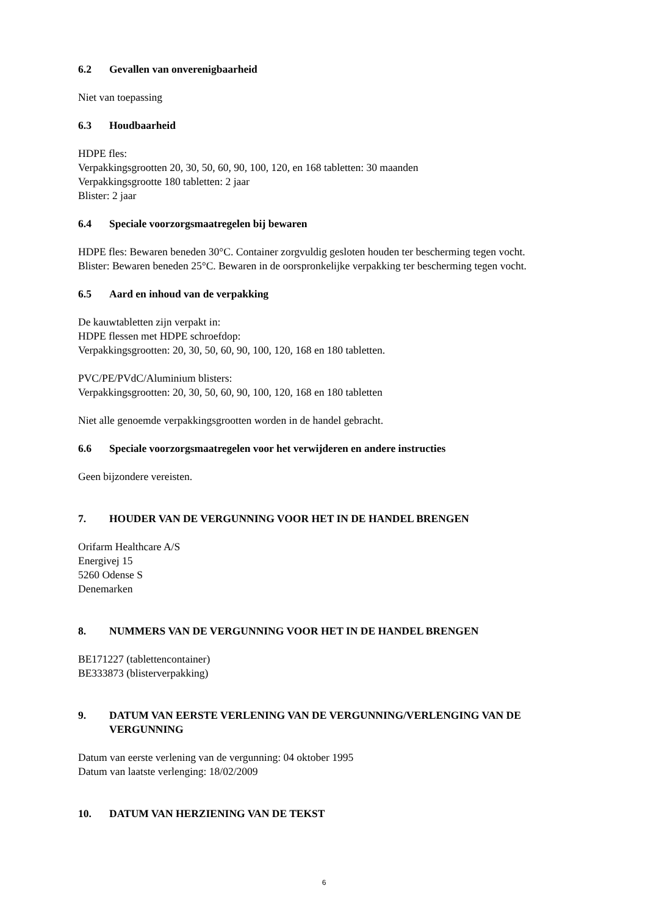6.2 Gevallen van onverenigbaarheid
Niet van toepassing
6.3 Houdbaarheid
HDPE fles:
Verpakkingsgrootten 20, 30, 50, 60, 90, 100, 120, en 168 tabletten: 30 maanden
Verpakkingsgrootte 180 tabletten: 2 jaar
Blister: 2 jaar
6.4 Speciale voorzorgsmaatregelen bij bewaren
HDPE fles: Bewaren beneden 30°C. Container zorgvuldig gesloten houden ter bescherming tegen vocht.
Blister: Bewaren beneden 25°C. Bewaren in de oorspronkelijke verpakking ter bescherming tegen vocht.
6.5 Aard en inhoud van de verpakking
De kauwtabletten zijn verpakt in:
HDPE flessen met HDPE schroefdop:
Verpakkingsgrootten: 20, 30, 50, 60, 90, 100, 120, 168 en 180 tabletten.
PVC/PE/PVdC/Aluminium blisters:
Verpakkingsgrootten: 20, 30, 50, 60, 90, 100, 120, 168 en 180 tabletten
Niet alle genoemde verpakkingsgrootten worden in de handel gebracht.
6.6 Speciale voorzorgsmaatregelen voor het verwijderen en andere instructies
Geen bijzondere vereisten.
7. HOUDER VAN DE VERGUNNING VOOR HET IN DE HANDEL BRENGEN
Orifarm Healthcare A/S
Energivej 15
5260 Odense S
Denemarken
8. NUMMERS VAN DE VERGUNNING VOOR HET IN DE HANDEL BRENGEN
BE171227 (tablettencontainer)
BE333873 (blisterverpakking)
9. DATUM VAN EERSTE VERLENING VAN DE VERGUNNING/VERLENGING VAN DE VERGUNNING
Datum van eerste verlening van de vergunning: 04 oktober 1995
Datum van laatste verlenging: 18/02/2009
10. DATUM VAN HERZIENING VAN DE TEKST
6